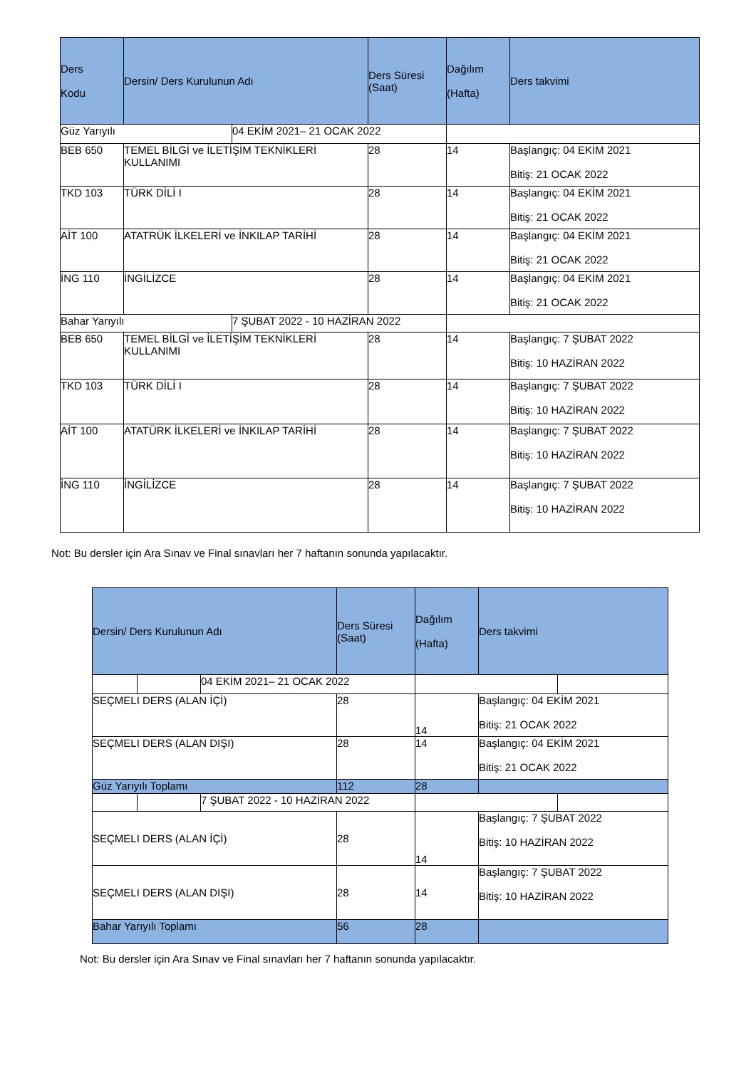| Ders Kodu | Dersin/ Ders Kurulunun Adı | | Ders Süresi (Saat) | Dağılım (Hafta) | Ders takvimi |
| --- | --- | --- | --- | --- | --- |
| Güz Yarıyılı | | 04 EKİM 2021– 21 OCAK 2022 | | | |
| BEB 650 | TEMEL BİLGİ ve İLETİŞİM TEKNİKLERİ KULLANIMI | | 28 | 14 | Başlangıç: 04 EKİM 2021 Bitiş: 21 OCAK 2022 |
| TKD 103 | TÜRK DİLİ I | | 28 | 14 | Başlangıç: 04 EKİM 2021 Bitiş: 21 OCAK 2022 |
| AİT 100 | ATATRÜK İLKELERİ ve İNKILAP TARİHİ | | 28 | 14 | Başlangıç: 04 EKİM 2021 Bitiş: 21 OCAK 2022 |
| İNG 110 | İNGİLİZCE | | 28 | 14 | Başlangıç: 04 EKİM 2021 Bitiş: 21 OCAK 2022 |
| Bahar Yarıyılı | | 7 ŞUBAT 2022 - 10 HAZİRAN 2022 | | | |
| BEB 650 | TEMEL BİLGİ ve İLETİŞİM TEKNİKLERİ KULLANIMI | | 28 | 14 | Başlangıç: 7 ŞUBAT 2022 Bitiş: 10 HAZİRAN 2022 |
| TKD 103 | TÜRK DİLİ I | | 28 | 14 | Başlangıç: 7 ŞUBAT 2022 Bitiş: 10 HAZİRAN 2022 |
| AİT 100 | ATATÜRK İLKELERİ ve İNKILAP TARİHİ | | 28 | 14 | Başlangıç: 7 ŞUBAT 2022 Bitiş: 10 HAZİRAN 2022 |
| İNG 110 | İNGİLİZCE | | 28 | 14 | Başlangıç: 7 ŞUBAT 2022 Bitiş: 10 HAZİRAN 2022 |
Not: Bu dersler için Ara Sınav ve Final sınavları her 7 haftanın sonunda yapılacaktır.
| Dersin/ Ders Kurulunun Adı | | | Ders Süresi (Saat) | Dağılım (Hafta) | Ders takvimi | |
| --- | --- | --- | --- | --- | --- | --- |
| | | 04 EKİM 2021– 21 OCAK 2022 | | | | |
| SEÇMELI DERS (ALAN İÇİ) | | | 28 | 14 | Başlangıç: 04 EKİM 2021 Bitiş: 21 OCAK 2022 | |
| SEÇMELI DERS (ALAN DIŞI) | | | 28 | 14 | Başlangıç: 04 EKİM 2021 Bitiş: 21 OCAK 2022 | |
| Güz Yarıyılı Toplamı | | | 112 | 28 | | |
| | | 7 ŞUBAT 2022 - 10 HAZİRAN 2022 | | | | |
| SEÇMELI DERS (ALAN İÇİ) | | | 28 | 14 | Başlangıç: 7 ŞUBAT 2022 Bitiş: 10 HAZİRAN 2022 | |
| SEÇMELI DERS (ALAN DIŞI) | | | 28 | 14 | Başlangıç: 7 ŞUBAT 2022 Bitiş: 10 HAZİRAN 2022 | |
| Bahar Yarıyılı Toplamı | | | 56 | 28 | | |
Not: Bu dersler için Ara Sınav ve Final sınavları her 7 haftanın sonunda yapılacaktır.